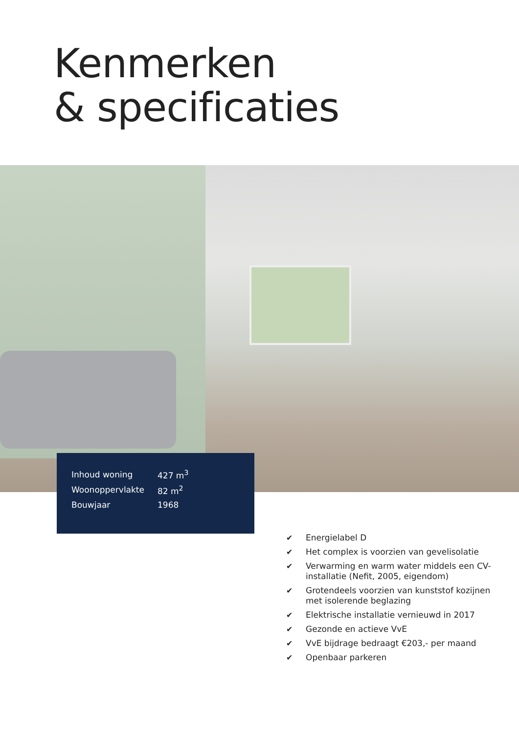Kenmerken
& specificaties
| Inhoud woning | 427 m<sup>3</sup> |
| Woonoppervlakte | 82 m<sup>2</sup> |
| Bouwjaar | 1968 |
✔ Energielabel D
✔ Het complex is voorzien van gevelisolatie
✔ Verwarming en warm water middels een CV-installatie (Nefit, 2005, eigendom)
✔ Grotendeels voorzien van kunststof kozijnen met isolerende beglazing
✔ Elektrische installatie vernieuwd in 2017
✔ Gezonde en actieve VvE
✔ VvE bijdrage bedraagt €203,- per maand
✔ Openbaar parkeren